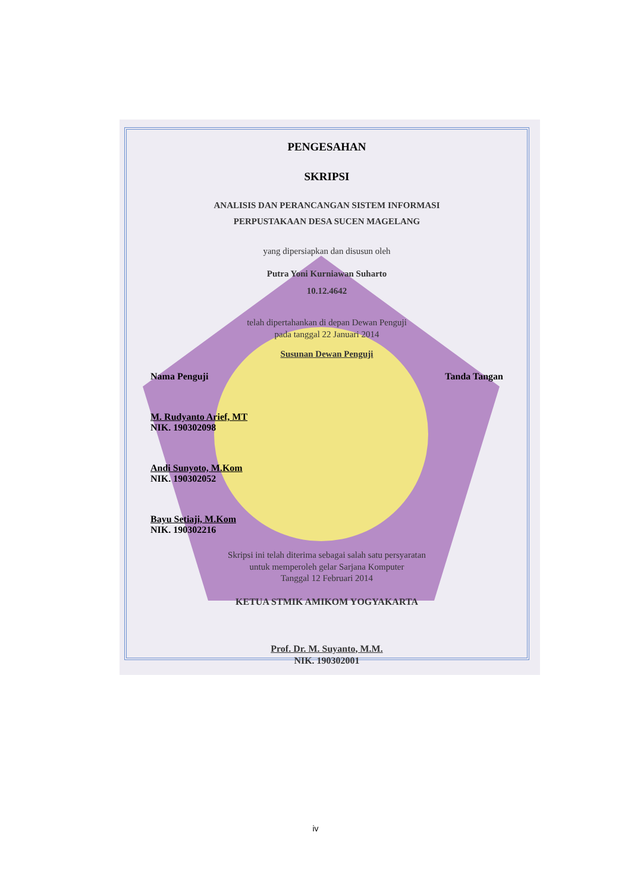PENGESAHAN
SKRIPSI
ANALISIS DAN PERANCANGAN SISTEM INFORMASI
PERPUSTAKAAN DESA SUCEN MAGELANG
yang dipersiapkan dan disusun oleh
Putra Yoni Kurniawan Suharto
10.12.4642
telah dipertahankan di depan Dewan Penguji
pada tanggal 22 Januari 2014
Susunan Dewan Penguji
Nama Penguji Tanda Tangan
M. Rudyanto Arief, MT
NIK. 190302098
Andi Sunyoto, M.Kom
NIK. 190302052
Bayu Setiaji, M.Kom
NIK. 190302216
Skripsi ini telah diterima sebagai salah satu persyaratan
untuk memperoleh gelar Sarjana Komputer
Tanggal 12 Februari 2014
KETUA STMIK AMIKOM YOGYAKARTA
Prof. Dr. M. Suyanto, M.M.
NIK. 190302001
iv